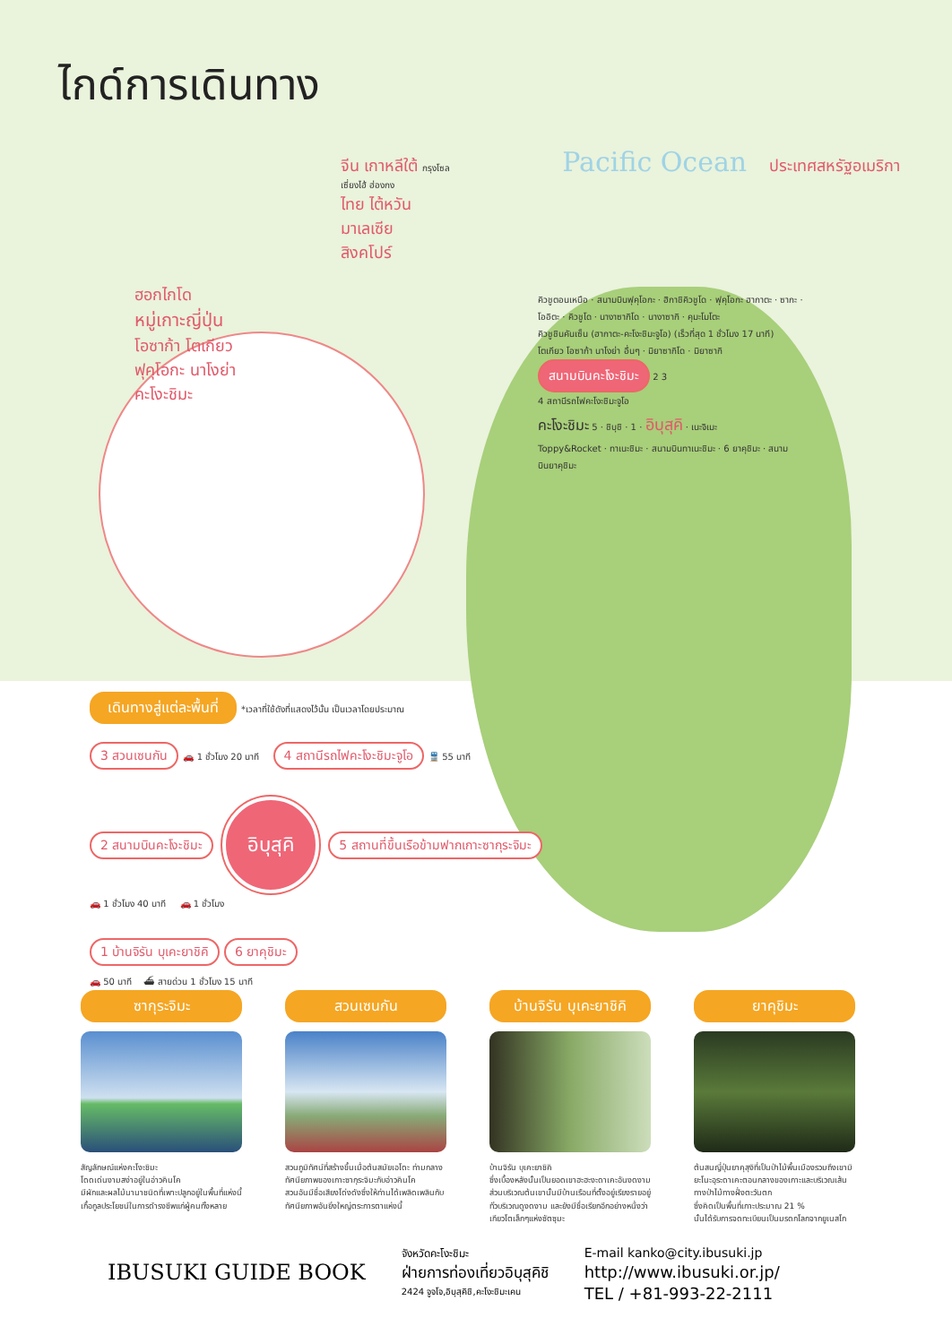ไกด์การเดินทาง
จีน เกาหลีใต้ กรุงโซล Pacific Ocean ประเทศสหรัฐอเมริกา
เซี่ยงไฮ้ ฮ่องกง
ไทย ไต้หวัน
มาเลเซีย
สิงคโปร์
ฮอกไกโด
หมู่เกาะญี่ปุ่น
โอซาก้า โตเกียว
ฟุคุโอกะ นาโงย่า
คะโงะชิมะ
คิวชูตอนเหนือ · สนามบินฟุคุโอกะ · ฮิกาชิคิวชูโด · ฟุคุโอกะ ฮากาตะ · ซากะ · โออิตะ · คิวชูโด · นางาซากิโด · นางาซากิ · คุมะโมโตะ
คิวชูชินคันเซ็น (ฮากาตะ-คะโงะชิมะจูโอ) (เร็วที่สุด 1 ชั่วโมง 17 นาที)
โตเกียว โอซาก้า นาโงย่า อื่นๆ · มิยาซากิโด · มิยาซากิ
สนามบินคะโงะชิมะ 2 3
4 สถานีรถไฟคะโงะชิมะจูโอ
คะโงะชิมะ 5 · ชิบุชิ · 1 · อิบุสุคิ · เนะจิเมะ
Toppy&Rocket · ทาเนะชิมะ · สนามบินทาเนะชิมะ · 6 ยาคุชิมะ · สนามบินยาคุชิมะ
เดินทางสู่แต่ละพื้นที่ *เวลาที่ใช้ดังที่แสดงไว้นั้น เป็นเวลาโดยประมาณ
3 สวนเซนกัน 🚗 1 ชั่วโมง 20 นาที 4 สถานีรถไฟคะโงะชิมะจูโอ 🚆 55 นาที
2 สนามบินคะโงะชิมะ อิบุสุคิ 5 สถานที่ขึ้นเรือข้ามฟากเกาะซากุระจิมะ
🚗 1 ชั่วโมง 40 นาที 🚗 1 ชั่วโมง
1 บ้านจิรัน บุเคะยาชิคิ 6 ยาคุชิมะ
🚗 50 นาที ⛴ สายด่วน 1 ชั่วโมง 15 นาที
ซากุระจิมะ
สัญลักษณ์แห่งคะโงะชิมะ
โดดเด่นงามสง่าอยู่ในอ่าวคินโค
มีผักและผลไม้นานาชนิดที่เพาะปลูกอยู่ในพื้นที่แห่งนี้
เกื้อกูลประโยชน์ในการดำรงชีพแก่ผู้คนทั้งหลาย
สวนเซนกัน
สวนภูมิทัศน์ที่สร้างขึ้นเมื่อต้นสมัยเอโดะ ท่ามกลางทัศนียภาพของเกาะซากุระจิมะกับอ่าวคินโค
สวนอันมีชื่อเสียงโด่งดังซึ่งให้ท่านได้เพลิดเพลินกับทัศนียภาพอันยิ่งใหญ่ตระการตาแห่งนี้
บ้านจิรัน บุเคะยาชิคิ
บ้านจิรัน บุเคะยาชิคิ
ซึ่งเบื้องหลังนั้นเป็นยอดเขาฮะฮะงะดาเคะอันงดงาม ส่วนบริเวณต้นเขานั้นมีบ้านเรือนที่ตั้งอยู่เรียงรายอยู่ทั่วบริเวณดูงดงาม และยังมีชื่อเรียกอีกอย่างหนึ่งว่าเกียวโตเล็กๆแห่งซัตซุมะ
ยาคุชิมะ
ต้นสนญี่ปุ่นยาคุสุงิที่เป็นป่าไม้พื้นเมืองรวมถึงเขามิยะโนะอุระดาเคะตอนกลางของเกาะและบริเวณเส้นทางป่าไม้ทางฝั่งตะวันตก
ซึ่งคิดเป็นพื้นที่เกาะประมาณ 21 %
นั้นได้รับการจดทะเบียนเป็นมรดกโลกจากยูเนสโก
IBUSUKI GUIDE BOOK
จังหวัดคะโงะชิมะ
ฝ่ายการท่องเที่ยวอิบุสุคิชิ
2424 จูจโจ,อิบุสุคิชิ,คะโงะชิมะเคน
E-mail kanko@city.ibusuki.jp
http://www.ibusuki.or.jp/
TEL / +81-993-22-2111